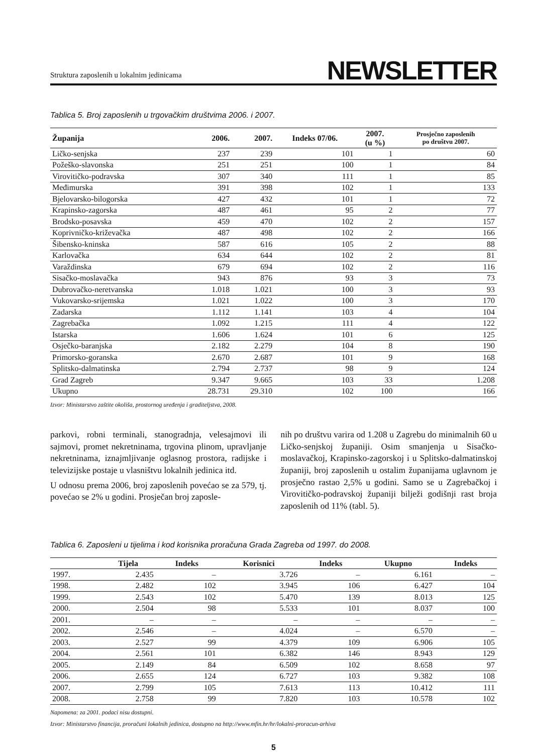Struktura zaposlenih u lokalnim jedinicama NEWSLETTER
Tablica 5. Broj zaposlenih u trgovačkim društvima 2006. i 2007.
| Županija | 2006. | 2007. | Indeks 07/06. | 2007. (u %) | Prosječno zaposlenih po društvu 2007. |
| --- | --- | --- | --- | --- | --- |
| Ličko-senjska | 237 | 239 | 101 | 1 | 60 |
| Požeško-slavonska | 251 | 251 | 100 | 1 | 84 |
| Virovitičko-podravska | 307 | 340 | 111 | 1 | 85 |
| Međimurska | 391 | 398 | 102 | 1 | 133 |
| Bjelovarsko-bilogorska | 427 | 432 | 101 | 1 | 72 |
| Krapinsko-zagorska | 487 | 461 | 95 | 2 | 77 |
| Brodsko-posavska | 459 | 470 | 102 | 2 | 157 |
| Koprivničko-križevačka | 487 | 498 | 102 | 2 | 166 |
| Šibensko-kninska | 587 | 616 | 105 | 2 | 88 |
| Karlovačka | 634 | 644 | 102 | 2 | 81 |
| Varaždinska | 679 | 694 | 102 | 2 | 116 |
| Sisačko-moslavačka | 943 | 876 | 93 | 3 | 73 |
| Dubrovačko-neretvanska | 1.018 | 1.021 | 100 | 3 | 93 |
| Vukovarsko-srijemska | 1.021 | 1.022 | 100 | 3 | 170 |
| Zadarska | 1.112 | 1.141 | 103 | 4 | 104 |
| Zagrebačka | 1.092 | 1.215 | 111 | 4 | 122 |
| Istarska | 1.606 | 1.624 | 101 | 6 | 125 |
| Osječko-baranjska | 2.182 | 2.279 | 104 | 8 | 190 |
| Primorsko-goranska | 2.670 | 2.687 | 101 | 9 | 168 |
| Splitsko-dalmatinska | 2.794 | 2.737 | 98 | 9 | 124 |
| Grad Zagreb | 9.347 | 9.665 | 103 | 33 | 1.208 |
| Ukupno | 28.731 | 29.310 | 102 | 100 | 166 |
Izvor: Ministarstvo zaštite okoliša, prostornog uređenja i graditeljstva, 2008.
parkovi, robni terminali, stanogradnja, velesajmovi ili sajmovi, promet nekretninama, trgovina plinom, upravljanje nekretninama, iznajmljivanje oglasnog prostora, radijske i televizijske postaje u vlasništvu lokalnih jedinica itd.
U odnosu prema 2006, broj zaposlenih povećao se za 579, tj. povećao se 2% u godini. Prosječan broj zaposle-
nih po društvu varira od 1.208 u Zagrebu do minimalnih 60 u Ličko-senjskoj županiji. Osim smanjenja u Sisačko-moslavačkoj, Krapinsko-zagorskoj i u Splitsko-dalmatinskoj županiji, broj zaposlenih u ostalim županijama uglavnom je prosječno rastao 2,5% u godini. Samo se u Zagrebačkoj i Virovitičko-podravskoj županiji bilježi godišnji rast broja zaposlenih od 11% (tabl. 5).
Tablica 6. Zaposleni u tijelima i kod korisnika proračuna Grada Zagreba od 1997. do 2008.
| | Tijela | Indeks | Korisnici | Indeks | Ukupno | Indeks |
| --- | --- | --- | --- | --- | --- | --- |
| 1997. | 2.435 | – | 3.726 | – | 6.161 | – |
| 1998. | 2.482 | 102 | 3.945 | 106 | 6.427 | 104 |
| 1999. | 2.543 | 102 | 5.470 | 139 | 8.013 | 125 |
| 2000. | 2.504 | 98 | 5.533 | 101 | 8.037 | 100 |
| 2001. | – | – | – | – | – | – |
| 2002. | 2.546 | – | 4.024 | – | 6.570 | – |
| 2003. | 2.527 | 99 | 4.379 | 109 | 6.906 | 105 |
| 2004. | 2.561 | 101 | 6.382 | 146 | 8.943 | 129 |
| 2005. | 2.149 | 84 | 6.509 | 102 | 8.658 | 97 |
| 2006. | 2.655 | 124 | 6.727 | 103 | 9.382 | 108 |
| 2007. | 2.799 | 105 | 7.613 | 113 | 10.412 | 111 |
| 2008. | 2.758 | 99 | 7.820 | 103 | 10.578 | 102 |
Napomena: za 2001. podaci nisu dostupni.
Izvor: Ministarstvo financija, proračuni lokalnih jedinica, dostupno na http://www.mfin.hr/hr/lokalni-proracun-arhiva
5